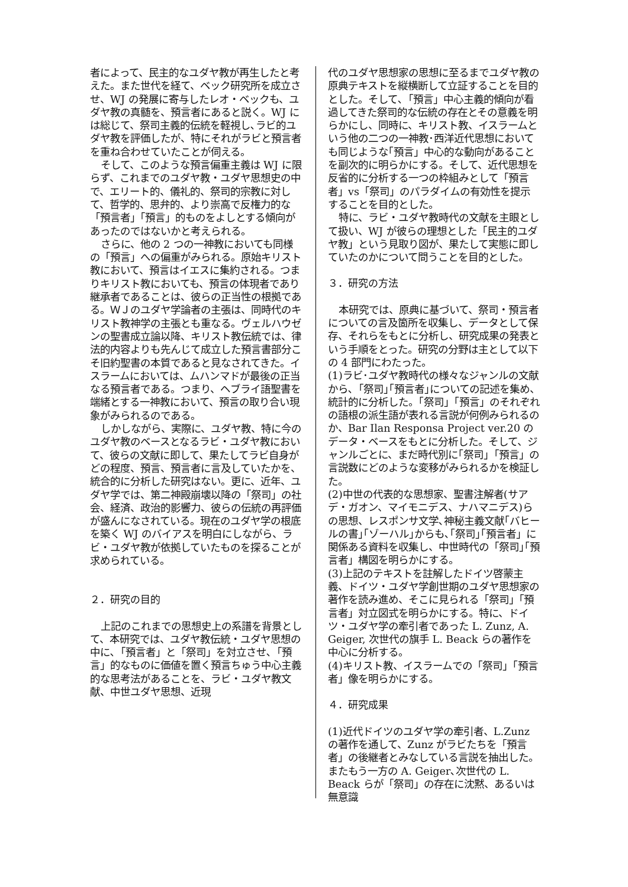者によって、民主的なユダヤ教が再生したと考えた。また世代を経て、ベック研究所を成立させ、WJ の発展に寄与したレオ・ベックも、ユダヤ教の真髄を、預言者にあると説く。WJ には総じて、祭司主義的伝統を軽視し､ラビ的ユダヤ教を評価したが、特にそれがラビと預言者を重ね合わせていたことが伺える。
そして、このような預言偏重主義は WJ に限らず、これまでのユダヤ教・ユダヤ思想史の中で、エリート的、儀礼的、祭司的宗教に対して、哲学的、思弁的、より崇高で反権力的な「預言者」「預言」的ものをよしとする傾向があったのではないかと考えられる。
さらに、他の 2 つの一神教においても同様の「預言」への偏重がみられる。原始キリスト教において、預言はイエスに集約される。つまりキリスト教においても、預言の体現者であり継承者であることは、彼らの正当性の根拠である。ＷＪのユダヤ学論者の主張は、同時代のキリスト教神学の主張とも重なる。ヴェルハウゼンの聖書成立論以降、キリスト教伝統では、律法的内容よりも先んじて成立した預言書部分こそ旧約聖書の本質であると見なされてきた。イスラームにおいては、ムハンマドが最後の正当なる預言者である。つまり、ヘブライ語聖書を端緒とする一神教において、預言の取り合い現象がみられるのである。
しかしながら、実際に、ユダヤ教、特に今のユダヤ教のベースとなるラビ・ユダヤ教において、彼らの文献に即して、果たしてラビ自身がどの程度、預言、預言者に言及していたかを、統合的に分析した研究はない。更に、近年、ユダヤ学では、第二神殿崩壊以降の「祭司」の社会、経済、政治的影響力、彼らの伝統の再評価が盛んになされている。現在のユダヤ学の根底を築く WJ のバイアスを明白にしながら、ラビ・ユダヤ教が依拠していたものを探ることが求められている。
２．研究の目的
上記のこれまでの思想史上の系譜を背景として、本研究では、ユダヤ教伝統・ユダヤ思想の中に､「預言者」と「祭司」を対立させ､「預言」的なものに価値を置く預言ちゅう中心主義的な思考法があることを、ラビ・ユダヤ教文献、中世ユダヤ思想、近現
代のユダヤ思想家の思想に至るまでユダヤ教の原典テキストを縦横断して立証することを目的とした。そして､「預言」中心主義的傾向が看過してきた祭司的な伝統の存在とその意義を明らかにし、同時に、キリスト教、イスラームという他の二つの一神教･西洋近代思想においても同じような｢預言」中心的な動向があることを副次的に明らかにする。そして、近代思想を反省的に分析する一つの枠組みとして「預言者」vs「祭司」のパラダイムの有効性を提示することを目的とした。
特に、ラビ・ユダヤ教時代の文献を主眼として扱い、WJ が彼らの理想とした「民主的ユダヤ教」という見取り図が、果たして実態に即していたのかについて問うことを目的とした。
３．研究の方法
本研究では、原典に基づいて、祭司・預言者についての言及箇所を収集し、データとして保存、それらをもとに分析し、研究成果の発表という手順をとった。研究の分野は主として以下の 4 部門にわたった。
(1)ラビ･ユダヤ教時代の様々なジャンルの文献から､「祭司｣｢預言者｣についての記述を集め、統計的に分析した。｢祭司」｢預言」のそれぞれの語根の派生語が表れる言説が何例みられるのか、Bar Ilan Responsa Project ver.20 のデータ・ベースをもとに分析した。そして、ジャンルごとに、まだ時代別に｢祭司｣「預言」の言説数にどのような変移がみられるかを検証した。
(2)中世の代表的な思想家、聖書注解者(サアデ・ガオン、マイモニデス、ナハマニデス)らの思想、レスポンサ文学､神秘主義文献｢バヒールの書｣｢ゾーハル｣からも､｢祭司｣｢預言者」に関係ある資料を収集し、中世時代の「祭司｣｢預言者」構図を明らかにする。
(3)上記のテキストを註解したドイツ啓蒙主義、ドイツ・ユダヤ学創世期のユダヤ思想家の著作を読み進め、そこに見られる「祭司」「預言者」対立図式を明らかにする。特に、ドイツ・ユダヤ学の牽引者であった L. Zunz, A. Geiger, 次世代の旗手 L. Beack らの著作を中心に分析する。
(4)キリスト教、イスラームでの「祭司」｢預言者」像を明らかにする。
４．研究成果
(1)近代ドイツのユダヤ学の牽引者、L.Zunz の著作を通して、Zunz がラビたちを「預言者」の後継者とみなしている言説を抽出した。またもう一方の A. Geiger､次世代の L. Beack らが「祭司」の存在に沈黙、あるいは無意識